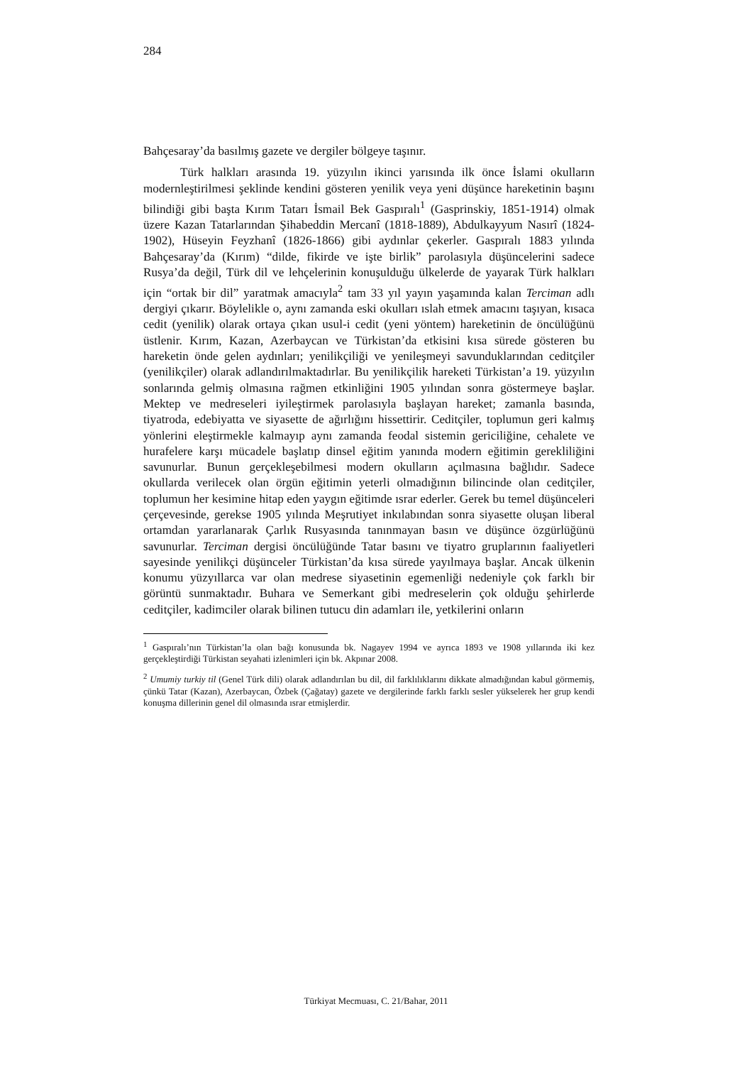284
Bahçesaray’da basılmış gazete ve dergiler bölgeye taşınır.
Türk halkları arasında 19. yüzyılın ikinci yarısında ilk önce İslami okulların modernleştirilmesi şeklinde kendini gösteren yenilik veya yeni düşünce hareketinin başını bilindiği gibi başta Kırım Tatarı İsmail Bek Gaspıralı<sup>1</sup> (Gasprinskiy, 1851-1914) olmak üzere Kazan Tatarlarından Şihabeddin Mercanî (1818-1889), Abdulkayyum Nasırî (1824-1902), Hüseyin Feyzhanî (1826-1866) gibi aydınlar çekerler. Gaspıralı 1883 yılında Bahçesaray’da (Kırım) “dilde, fikirde ve işte birlik” parolasıyla düşüncelerini sadece Rusya’da değil, Türk dil ve lehçelerinin konuşulduğu ülkelerde de yayarak Türk halkları için “ortak bir dil” yaratmak amacıyla<sup>2</sup> tam 33 yıl yayın yaşamında kalan Terciman adlı dergiyi çıkarır. Böylelikle o, aynı zamanda eski okulları ıslah etmek amacını taşıyan, kısaca cedit (yenilik) olarak ortaya çıkan usul-i cedit (yeni yöntem) hareketinin de öncülüğünü üstlenir. Kırım, Kazan, Azerbaycan ve Türkistan’da etkisini kısa sürede gösteren bu hareketin önde gelen aydınları; yenilikçiliği ve yenileşmeyi savunduklarından ceditçiler (yenilikçiler) olarak adlandırılmaktadırlar. Bu yenilikçilik hareketi Türkistan’a 19. yüzyılın sonlarında gelmiş olmasına rağmen etkinliğini 1905 yılından sonra göstermeye başlar. Mektep ve medreseleri iyileştirmek parolasıyla başlayan hareket; zamanla basında, tiyatroda, edebiyatta ve siyasette de ağırlığını hissettirir. Ceditçiler, toplumun geri kalmış yönlerini eleştirmekle kalmayıp aynı zamanda feodal sistemin gericiliğine, cehalete ve hurafelere karşı mücadele başlatıp dinsel eğitim yanında modern eğitimin gerekliliğini savunurlar. Bunun gerçekleşebilmesi modern okulların açılmasına bağlıdır. Sadece okullarda verilecek olan örgün eğitimin yeterli olmadığının bilincinde olan ceditçiler, toplumun her kesimine hitap eden yaygın eğitimde ısrar ederler. Gerek bu temel düşünceleri çerçevesinde, gerekse 1905 yılında Meşrutiyet inkılabından sonra siyasette oluşan liberal ortamdan yararlanarak Çarlık Rusyasında tanınmayan basın ve düşünce özgürlüğünü savunurlar. Terciman dergisi öncülüğünde Tatar basını ve tiyatro gruplarının faaliyetleri sayesinde yenilikçi düşünceler Türkistan’da kısa sürede yayılmaya başlar. Ancak ülkenin konumu yüzyıllarca var olan medrese siyasetinin egemenliği nedeniyle çok farklı bir görüntü sunmaktadır. Buhara ve Semerkant gibi medreselerin çok olduğu şehirlerde ceditçiler, kadimciler olarak bilinen tutucu din adamları ile, yetkilerini onların
<sup>1</sup> Gaspıralı’nın Türkistan’la olan bağı konusunda bk. Nagayev 1994 ve ayrıca 1893 ve 1908 yıllarında iki kez gerçekleştirdiği Türkistan seyahati izlenimleri için bk. Akpınar 2008.
<sup>2</sup> Umumiy turkiy til (Genel Türk dili) olarak adlandırılan bu dil, dil farklılıklarını dikkate almadığından kabul görmemiş, çünkü Tatar (Kazan), Azerbaycan, Özbek (Çağatay) gazete ve dergilerinde farklı farklı sesler yükselerek her grup kendi konuşma dillerinin genel dil olmasında ısrar etmişlerdir.
Türkiyat Mecmuası, C. 21/Bahar, 2011